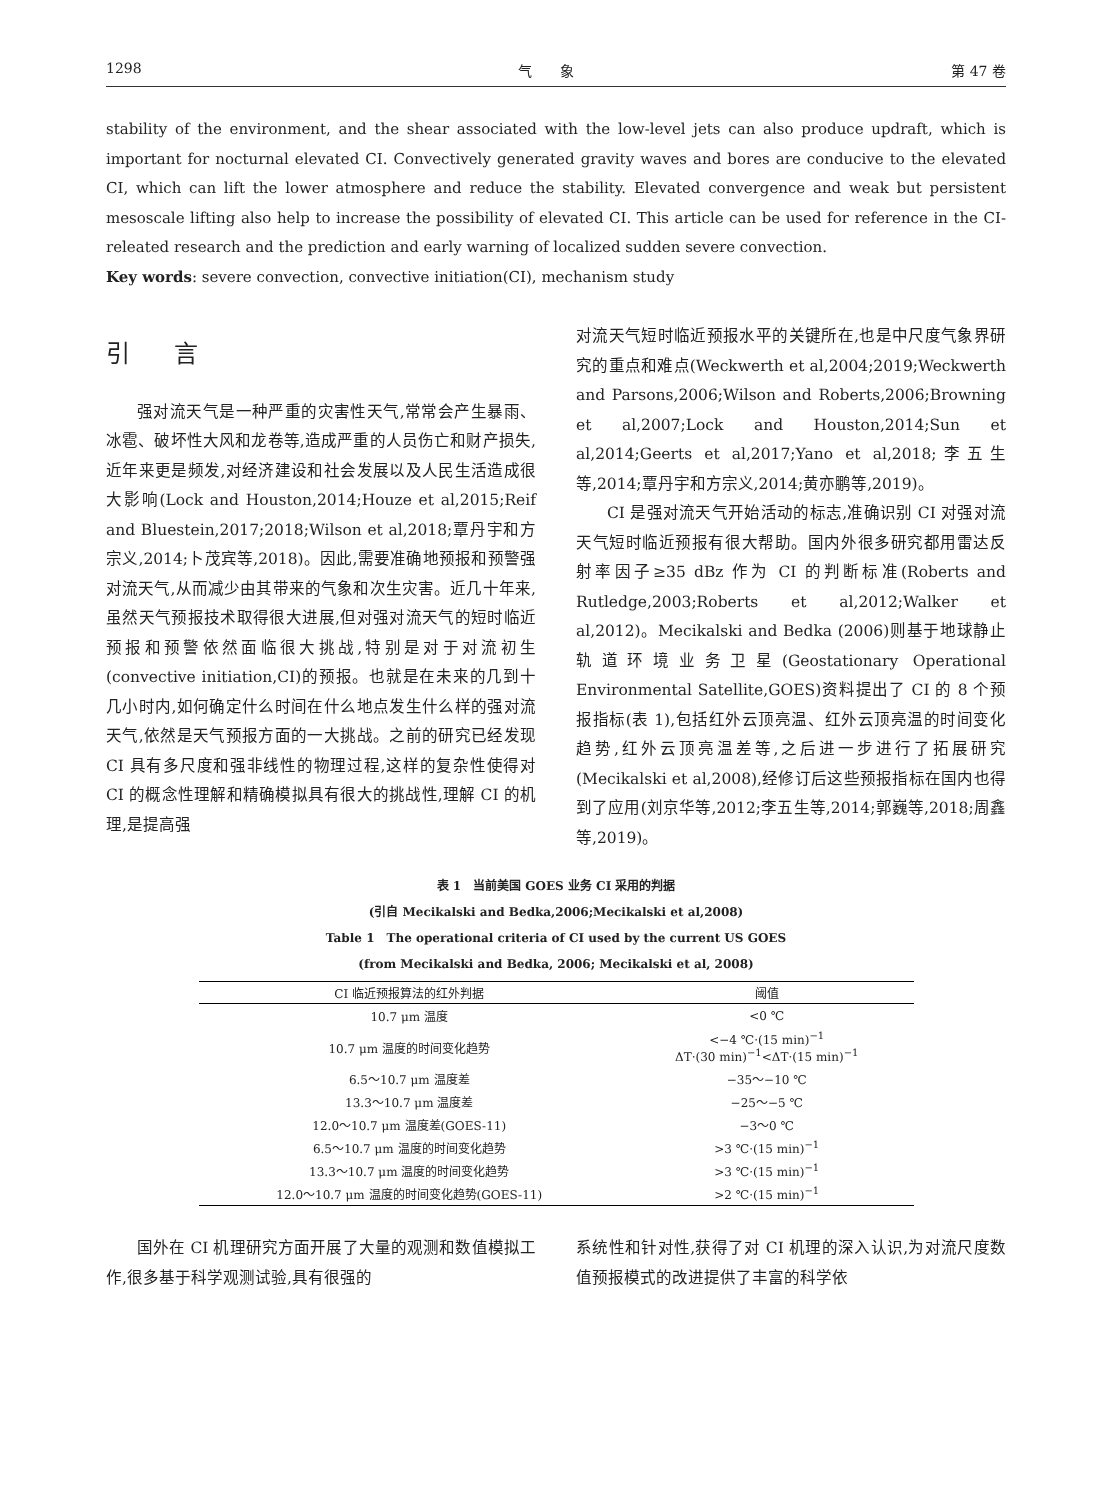1298 气　　象 第 47 卷
stability of the environment, and the shear associated with the low-level jets can also produce updraft, which is important for nocturnal elevated CI. Convectively generated gravity waves and bores are conducive to the elevated CI, which can lift the lower atmosphere and reduce the stability. Elevated convergence and weak but persistent mesoscale lifting also help to increase the possibility of elevated CI. This article can be used for reference in the CI-releated research and the prediction and early warning of localized sudden severe convection.
Key words: severe convection, convective initiation(CI), mechanism study
引 言
强对流天气是一种严重的灾害性天气,常常会产生暴雨、冰雹、破坏性大风和龙卷等,造成严重的人员伤亡和财产损失,近年来更是频发,对经济建设和社会发展以及人民生活造成很大影响(Lock and Houston,2014;Houze et al,2015;Reif and Bluestein,2017;2018;Wilson et al,2018;覃丹宇和方宗义,2014;卜茂宾等,2018)。因此,需要准确地预报和预警强对流天气,从而减少由其带来的气象和次生灾害。近几十年来,虽然天气预报技术取得很大进展,但对强对流天气的短时临近预报和预警依然面临很大挑战,特别是对于对流初生(convective initiation,CI)的预报。也就是在未来的几到十几小时内,如何确定什么时间在什么地点发生什么样的强对流天气,依然是天气预报方面的一大挑战。之前的研究已经发现 CI 具有多尺度和强非线性的物理过程,这样的复杂性使得对 CI 的概念性理解和精确模拟具有很大的挑战性,理解 CI 的机理,是提高强
对流天气短时临近预报水平的关键所在,也是中尺度气象界研究的重点和难点(Weckwerth et al,2004;2019;Weckwerth and Parsons,2006;Wilson and Roberts,2006;Browning et al,2007;Lock and Houston,2014;Sun et al,2014;Geerts et al,2017;Yano et al,2018;李五生等,2014;覃丹宇和方宗义,2014;黄亦鹏等,2019)。
CI 是强对流天气开始活动的标志,准确识别 CI 对强对流天气短时临近预报有很大帮助。国内外很多研究都用雷达反射率因子≥35 dBz 作为 CI 的判断标准(Roberts and Rutledge,2003;Roberts et al,2012;Walker et al,2012)。Mecikalski and Bedka (2006)则基于地球静止轨道环境业务卫星(Geostationary Operational Environmental Satellite,GOES)资料提出了 CI 的 8 个预报指标(表 1),包括红外云顶亮温、红外云顶亮温的时间变化趋势,红外云顶亮温差等,之后进一步进行了拓展研究(Mecikalski et al,2008),经修订后这些预报指标在国内也得到了应用(刘京华等,2012;李五生等,2014;郭巍等,2018;周鑫等,2019)。
表 1　当前美国 GOES 业务 CI 采用的判据
(引自 Mecikalski and Bedka,2006;Mecikalski et al,2008)
Table 1　The operational criteria of CI used by the current US GOES
(from Mecikalski and Bedka, 2006; Mecikalski et al, 2008)
| CI 临近预报算法的红外判据 | 阈值 |
| --- | --- |
| 10.7 μm 温度 | <0 ℃ |
| 10.7 μm 温度的时间变化趋势 | <−4 ℃·(15 min)<sup>−1</sup> ΔT·(30 min)<sup>−1</sup><ΔT·(15 min)<sup>−1</sup> |
| 6.5～10.7 μm 温度差 | −35～−10 ℃ |
| 13.3～10.7 μm 温度差 | −25～−5 ℃ |
| 12.0～10.7 μm 温度差(GOES-11) | −3～0 ℃ |
| 6.5～10.7 μm 温度的时间变化趋势 | >3 ℃·(15 min)<sup>−1</sup> |
| 13.3～10.7 μm 温度的时间变化趋势 | >3 ℃·(15 min)<sup>−1</sup> |
| 12.0～10.7 μm 温度的时间变化趋势(GOES-11) | >2 ℃·(15 min)<sup>−1</sup> |
国外在 CI 机理研究方面开展了大量的观测和数值模拟工作,很多基于科学观测试验,具有很强的
系统性和针对性,获得了对 CI 机理的深入认识,为对流尺度数值预报模式的改进提供了丰富的科学依